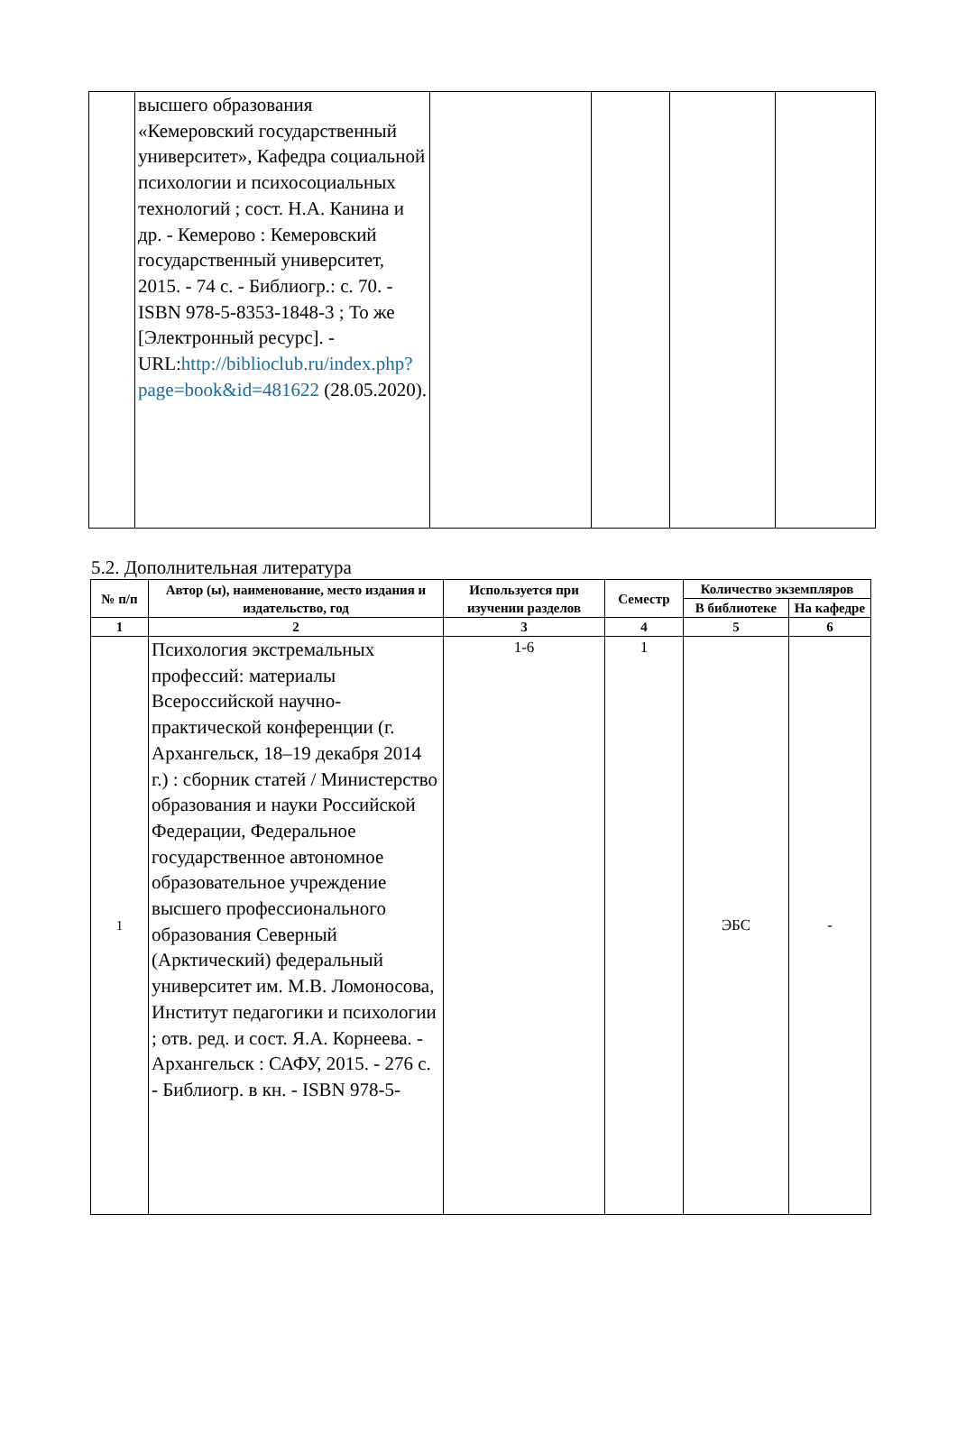| | высшего образования «Кемеровский государственный университет», Кафедра социальной психологии и психосоциальных технологий ; сост. Н.А. Канина и др. - Кемерово : Кемеровский государственный университет, 2015. - 74 с. - Библиогр.: с. 70. - ISBN 978-5-8353-1848-3 ; То же [Электронный ресурс]. - URL: http://biblioclub.ru/index.php?page=book&id=481622 (28.05.2020). | | | | |
5.2. Дополнительная литература
| № п/п | Автор (ы), наименование, место издания и издательство, год | Используется при изучении разделов | Семестр | Количество экземпляров | |
| --- | --- | --- | --- | --- | --- |
| | | | | В библиотеке | На кафедре |
| 1 | 2 | 3 | 4 | 5 | 6 |
| 1 | Психология экстремальных профессий: материалы Всероссийской научно-практической конференции (г. Архангельск, 18–19 декабря 2014 г.) : сборник статей / Министерство образования и науки Российской Федерации, Федеральное государственное автономное образовательное учреждение высшего профессионального образования Северный (Арктический) федеральный университет им. М.В. Ломоносова, Институт педагогики и психологии ; отв. ред. и сост. Я.А. Корнеева. - Архангельск : САФУ, 2015. - 276 с. - Библиогр. в кн. - ISBN 978-5- | 1-6 | 1 | ЭБС | - |